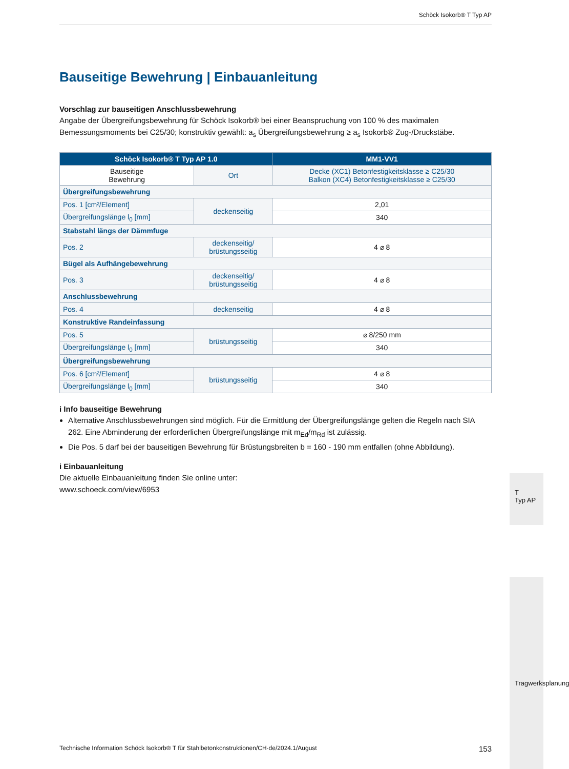Schöck Isokorb® T Typ AP
Bauseitige Bewehrung | Einbauanleitung
Vorschlag zur bauseitigen Anschlussbewehrung
Angabe der Übergreifungsbewehrung für Schöck Isokorb® bei einer Beanspruchung von 100 % des maximalen Bemessungsmoments bei C25/30; konstruktiv gewählt: a<sub>s</sub> Übergreifungsbewehrung ≥ a<sub>s</sub> Isokorb® Zug-/Druckstäbe.
| Schöck Isokorb® T Typ AP 1.0 | | MM1-VV1 |
| --- | --- | --- |
| Bauseitige Bewehrung | Ort | Decke (XC1) Betonfestigkeitsklasse ≥ C25/30 Balkon (XC4) Betonfestigkeitsklasse ≥ C25/30 |
| Übergreifungsbewehrung | | |
| Pos. 1 [cm²/Element] | deckenseitig | 2,01 |
| Übergreifungslänge l<sub>0</sub> [mm] | | 340 |
| Stabstahl längs der Dämmfuge | | |
| Pos. 2 | deckenseitig/ brüstungsseitig | 4 ⌀ 8 |
| Bügel als Aufhängebewehrung | | |
| Pos. 3 | deckenseitig/ brüstungsseitig | 4 ⌀ 8 |
| Anschlussbewehrung | | |
| Pos. 4 | deckenseitig | 4 ⌀ 8 |
| Konstruktive Randeinfassung | | |
| Pos. 5 | brüstungsseitig | ⌀ 8/250 mm |
| Übergreifungslänge l<sub>0</sub> [mm] | | 340 |
| Übergreifungsbewehrung | | |
| Pos. 6 [cm²/Element] | brüstungsseitig | 4 ⌀ 8 |
| Übergreifungslänge l<sub>0</sub> [mm] | | 340 |
i Info bauseitige Bewehrung
Alternative Anschlussbewehrungen sind möglich. Für die Ermittlung der Übergreifungslänge gelten die Regeln nach SIA 262. Eine Abminderung der erforderlichen Übergreifungslänge mit m<sub>Ed</sub>/m<sub>Rd</sub> ist zulässig.
Die Pos. 5 darf bei der bauseitigen Bewehrung für Brüstungsbreiten b = 160 - 190 mm entfallen (ohne Abbildung).
i Einbauanleitung
Die aktuelle Einbauanleitung finden Sie online unter:
www.schoeck.com/view/6953
T
Typ AP
Tragwerksplanung
Technische Information Schöck Isokorb® T für Stahlbetonkonstruktionen/CH-de/2024.1/August 153